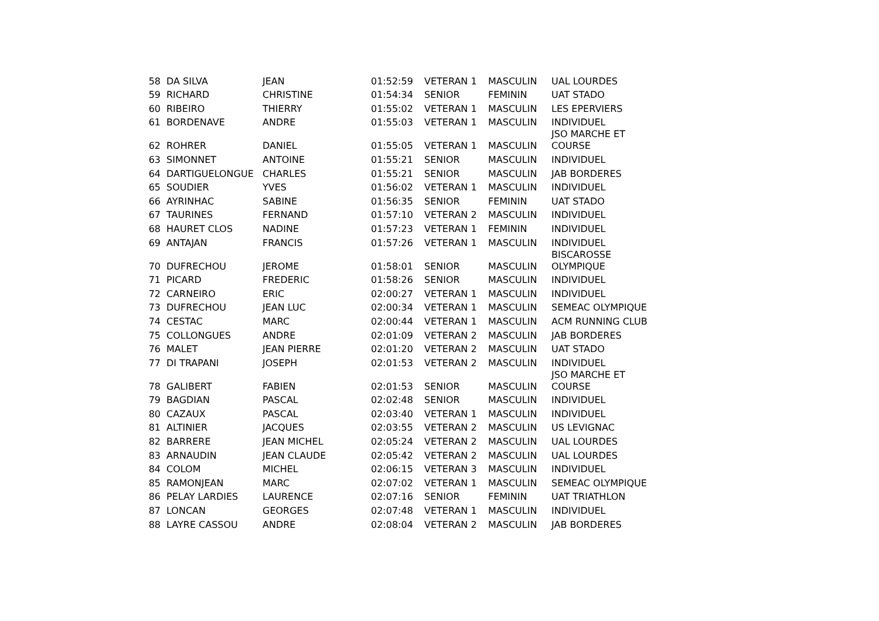| 58 | DA SILVA | JEAN | 01:52:59 | VETERAN 1 | MASCULIN | UAL LOURDES |
| 59 | RICHARD | CHRISTINE | 01:54:34 | SENIOR | FEMININ | UAT STADO |
| 60 | RIBEIRO | THIERRY | 01:55:02 | VETERAN 1 | MASCULIN | LES EPERVIERS |
| 61 | BORDENAVE | ANDRE | 01:55:03 | VETERAN 1 | MASCULIN | INDIVIDUEL |
| 62 | ROHRER | DANIEL | 01:55:05 | VETERAN 1 | MASCULIN | JSO MARCHE ET COURSE |
| 63 | SIMONNET | ANTOINE | 01:55:21 | SENIOR | MASCULIN | INDIVIDUEL |
| 64 | DARTIGUELONGUE | CHARLES | 01:55:21 | SENIOR | MASCULIN | JAB BORDERES |
| 65 | SOUDIER | YVES | 01:56:02 | VETERAN 1 | MASCULIN | INDIVIDUEL |
| 66 | AYRINHAC | SABINE | 01:56:35 | SENIOR | FEMININ | UAT STADO |
| 67 | TAURINES | FERNAND | 01:57:10 | VETERAN 2 | MASCULIN | INDIVIDUEL |
| 68 | HAURET CLOS | NADINE | 01:57:23 | VETERAN 1 | FEMININ | INDIVIDUEL |
| 69 | ANTAJAN | FRANCIS | 01:57:26 | VETERAN 1 | MASCULIN | INDIVIDUEL |
| 70 | DUFRECHOU | JEROME | 01:58:01 | SENIOR | MASCULIN | BISCAROSSE OLYMPIQUE |
| 71 | PICARD | FREDERIC | 01:58:26 | SENIOR | MASCULIN | INDIVIDUEL |
| 72 | CARNEIRO | ERIC | 02:00:27 | VETERAN 1 | MASCULIN | INDIVIDUEL |
| 73 | DUFRECHOU | JEAN LUC | 02:00:34 | VETERAN 1 | MASCULIN | SEMEAC OLYMPIQUE |
| 74 | CESTAC | MARC | 02:00:44 | VETERAN 1 | MASCULIN | ACM RUNNING CLUB |
| 75 | COLLONGUES | ANDRE | 02:01:09 | VETERAN 2 | MASCULIN | JAB BORDERES |
| 76 | MALET | JEAN PIERRE | 02:01:20 | VETERAN 2 | MASCULIN | UAT STADO |
| 77 | DI TRAPANI | JOSEPH | 02:01:53 | VETERAN 2 | MASCULIN | INDIVIDUEL |
| 78 | GALIBERT | FABIEN | 02:01:53 | SENIOR | MASCULIN | JSO MARCHE ET COURSE |
| 79 | BAGDIAN | PASCAL | 02:02:48 | SENIOR | MASCULIN | INDIVIDUEL |
| 80 | CAZAUX | PASCAL | 02:03:40 | VETERAN 1 | MASCULIN | INDIVIDUEL |
| 81 | ALTINIER | JACQUES | 02:03:55 | VETERAN 2 | MASCULIN | US LEVIGNAC |
| 82 | BARRERE | JEAN MICHEL | 02:05:24 | VETERAN 2 | MASCULIN | UAL LOURDES |
| 83 | ARNAUDIN | JEAN CLAUDE | 02:05:42 | VETERAN 2 | MASCULIN | UAL LOURDES |
| 84 | COLOM | MICHEL | 02:06:15 | VETERAN 3 | MASCULIN | INDIVIDUEL |
| 85 | RAMONJEAN | MARC | 02:07:02 | VETERAN 1 | MASCULIN | SEMEAC OLYMPIQUE |
| 86 | PELAY LARDIES | LAURENCE | 02:07:16 | SENIOR | FEMININ | UAT TRIATHLON |
| 87 | LONCAN | GEORGES | 02:07:48 | VETERAN 1 | MASCULIN | INDIVIDUEL |
| 88 | LAYRE CASSOU | ANDRE | 02:08:04 | VETERAN 2 | MASCULIN | JAB BORDERES |